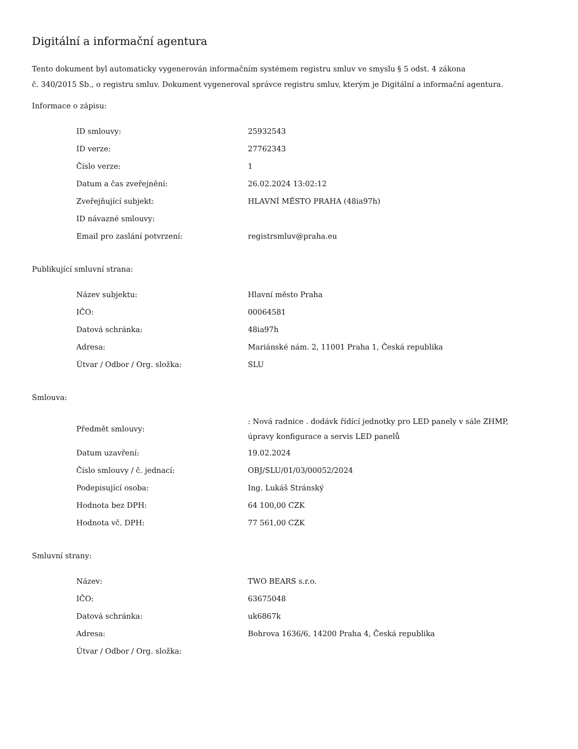Digitální a informační agentura
Tento dokument byl automaticky vygenerován informačním systémem registru smluv ve smyslu § 5 odst. 4 zákona
č. 340/2015 Sb., o registru smluv. Dokument vygeneroval správce registru smluv, kterým je Digitální a informační agentura.
Informace o zápisu:
| ID smlouvy: | 25932543 |
| ID verze: | 27762343 |
| Číslo verze: | 1 |
| Datum a čas zveřejnění: | 26.02.2024 13:02:12 |
| Zveřejňující subjekt: | HLAVNÍ MĚSTO PRAHA (48ia97h) |
| ID návazné smlouvy: | |
| Email pro zaslání potvrzení: | registrsmluv@praha.eu |
Publikující smluvní strana:
| Název subjektu: | Hlavní město Praha |
| IČO: | 00064581 |
| Datová schránka: | 48ia97h |
| Adresa: | Mariánské nám. 2, 11001 Praha 1, Česká republika |
| Útvar / Odbor / Org. složka: | SLU |
Smlouva:
| Předmět smlouvy: | : Nová radnice . dodávk řídící jednotky pro LED panely v sále ZHMP, úpravy konfigurace a servis LED panelů |
| Datum uzavření: | 19.02.2024 |
| Číslo smlouvy / č. jednací: | OBJ/SLU/01/03/00052/2024 |
| Podepisující osoba: | Ing. Lukáš Stránský |
| Hodnota bez DPH: | 64 100,00 CZK |
| Hodnota vč. DPH: | 77 561,00 CZK |
Smluvní strany:
| Název: | TWO BEARS s.r.o. |
| IČO: | 63675048 |
| Datová schránka: | uk6867k |
| Adresa: | Bohrova 1636/6, 14200 Praha 4, Česká republika |
| Útvar / Odbor / Org. složka: | |